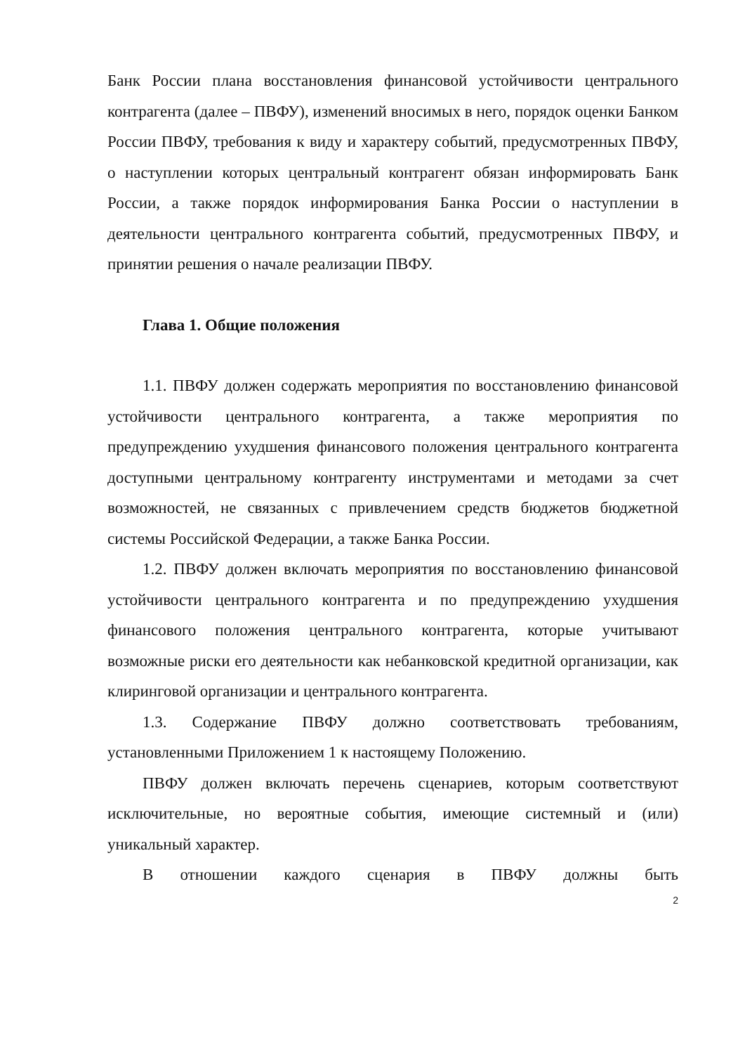Банк России плана восстановления финансовой устойчивости центрального контрагента (далее – ПВФУ), изменений вносимых в него, порядок оценки Банком России ПВФУ, требования к виду и характеру событий, предусмотренных ПВФУ, о наступлении которых центральный контрагент обязан информировать Банк России, а также порядок информирования Банка России о наступлении в деятельности центрального контрагента событий, предусмотренных ПВФУ, и принятии решения о начале реализации ПВФУ.
Глава 1. Общие положения
1.1. ПВФУ должен содержать мероприятия по восстановлению финансовой устойчивости центрального контрагента, а также мероприятия по предупреждению ухудшения финансового положения центрального контрагента доступными центральному контрагенту инструментами и методами за счет возможностей, не связанных с привлечением средств бюджетов бюджетной системы Российской Федерации, а также Банка России.
1.2. ПВФУ должен включать мероприятия по восстановлению финансовой устойчивости центрального контрагента и по предупреждению ухудшения финансового положения центрального контрагента, которые учитывают возможные риски его деятельности как небанковской кредитной организации, как клиринговой организации и центрального контрагента.
1.3. Содержание ПВФУ должно соответствовать требованиям, установленными Приложением 1 к настоящему Положению.
ПВФУ должен включать перечень сценариев, которым соответствуют исключительные, но вероятные события, имеющие системный и (или) уникальный характер.
В отношении каждого сценария в ПВФУ должны быть
2